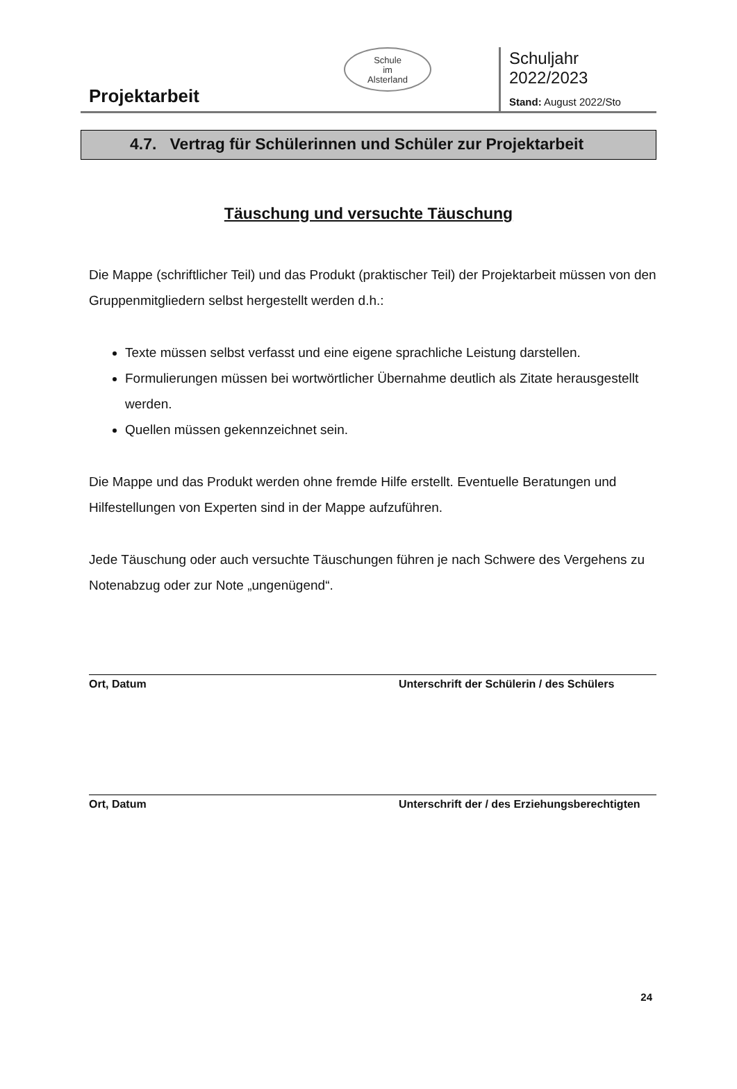Projektarbeit
Schule
im
Alsterland
Schuljahr 2022/2023
Stand: August 2022/Sto
4.7. Vertrag für Schülerinnen und Schüler zur Projektarbeit
Täuschung und versuchte Täuschung
Die Mappe (schriftlicher Teil) und das Produkt (praktischer Teil) der Projektarbeit müssen von den Gruppenmitgliedern selbst hergestellt werden d.h.:
Texte müssen selbst verfasst und eine eigene sprachliche Leistung darstellen.
Formulierungen müssen bei wortwörtlicher Übernahme deutlich als Zitate herausgestellt werden.
Quellen müssen gekennzeichnet sein.
Die Mappe und das Produkt werden ohne fremde Hilfe erstellt. Eventuelle Beratungen und Hilfestellungen von Experten sind in der Mappe aufzuführen.
Jede Täuschung oder auch versuchte Täuschungen führen je nach Schwere des Vergehens zu Notenabzug oder zur Note „ungenügend“.
Ort, Datum Unterschrift der Schülerin / des Schülers
Ort, Datum Unterschrift der / des Erziehungsberechtigten
24